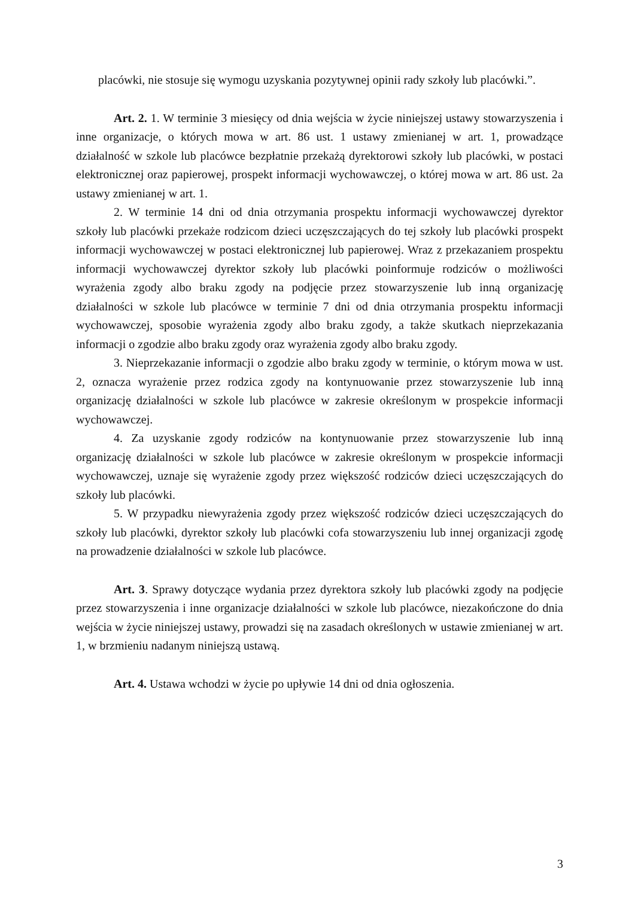placówki, nie stosuje się wymogu uzyskania pozytywnej opinii rady szkoły lub placówki.”.
Art. 2. 1. W terminie 3 miesięcy od dnia wejścia w życie niniejszej ustawy stowarzyszenia i inne organizacje, o których mowa w art. 86 ust. 1 ustawy zmienianej w art. 1, prowadzące działalność w szkole lub placówce bezpłatnie przekażą dyrektorowi szkoły lub placówki, w postaci elektronicznej oraz papierowej, prospekt informacji wychowawczej, o której mowa w art. 86 ust. 2a ustawy zmienianej w art. 1.
2. W terminie 14 dni od dnia otrzymania prospektu informacji wychowawczej dyrektor szkoły lub placówki przekaże rodzicom dzieci uczęszczających do tej szkoły lub placówki prospekt informacji wychowawczej w postaci elektronicznej lub papierowej. Wraz z przekazaniem prospektu informacji wychowawczej dyrektor szkoły lub placówki poinformuje rodziców o możliwości wyrażenia zgody albo braku zgody na podjęcie przez stowarzyszenie lub inną organizację działalności w szkole lub placówce w terminie 7 dni od dnia otrzymania prospektu informacji wychowawczej, sposobie wyrażenia zgody albo braku zgody, a także skutkach nieprzekazania informacji o zgodzie albo braku zgody oraz wyrażenia zgody albo braku zgody.
3. Nieprzekazanie informacji o zgodzie albo braku zgody w terminie, o którym mowa w ust. 2, oznacza wyrażenie przez rodzica zgody na kontynuowanie przez stowarzyszenie lub inną organizację działalności w szkole lub placówce w zakresie określonym w prospekcie informacji wychowawczej.
4. Za uzyskanie zgody rodziców na kontynuowanie przez stowarzyszenie lub inną organizację działalności w szkole lub placówce w zakresie określonym w prospekcie informacji wychowawczej, uznaje się wyrażenie zgody przez większość rodziców dzieci uczęszczających do szkoły lub placówki.
5. W przypadku niewyrażenia zgody przez większość rodziców dzieci uczęszczających do szkoły lub placówki, dyrektor szkoły lub placówki cofa stowarzyszeniu lub innej organizacji zgodę na prowadzenie działalności w szkole lub placówce.
Art. 3. Sprawy dotyczące wydania przez dyrektora szkoły lub placówki zgody na podjęcie przez stowarzyszenia i inne organizacje działalności w szkole lub placówce, niezakończone do dnia wejścia w życie niniejszej ustawy, prowadzi się na zasadach określonych w ustawie zmienianej w art. 1, w brzmieniu nadanym niniejszą ustawą.
Art. 4. Ustawa wchodzi w życie po upływie 14 dni od dnia ogłoszenia.
3